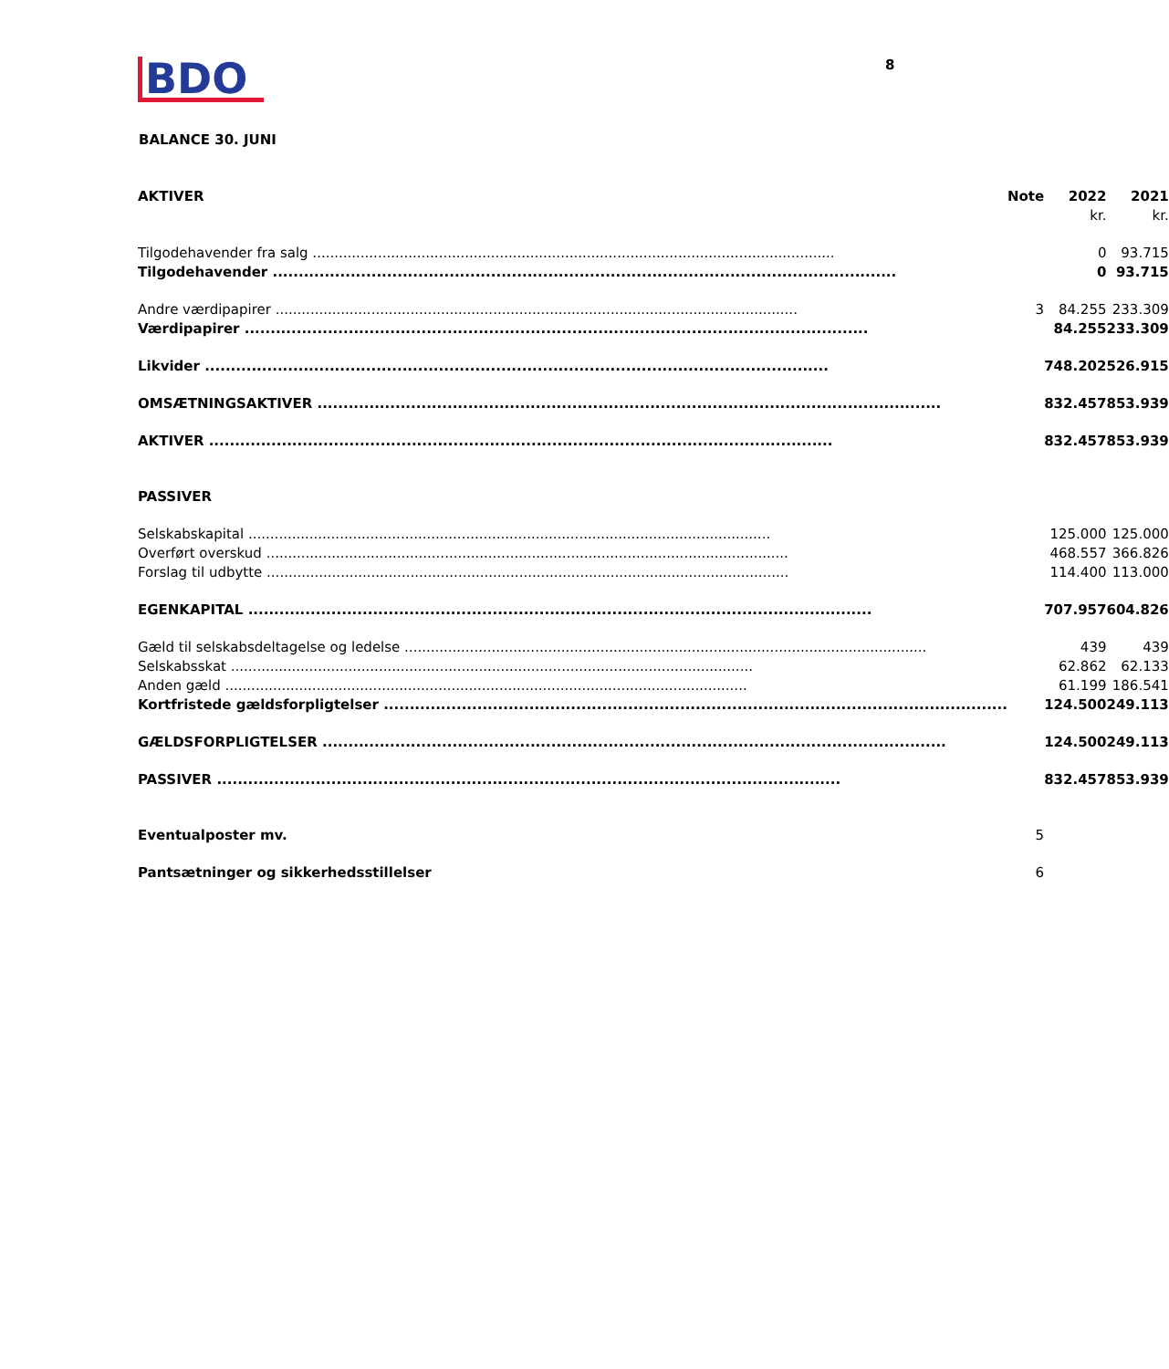BDO
8
BALANCE 30. JUNI
| AKTIVER | Note | 2022 | 2021 |
| --- | --- | --- | --- |
| | | kr. | kr. |
| Tilgodehavender fra salg | | 0 | 93.715 |
| Tilgodehavender | | 0 | 93.715 |
| Andre værdipapirer | 3 | 84.255 | 233.309 |
| Værdipapirer | | 84.255 | 233.309 |
| Likvider | | 748.202 | 526.915 |
| OMSÆTNINGSAKTIVER | | 832.457 | 853.939 |
| AKTIVER | | 832.457 | 853.939 |
| PASSIVER | | | |
| Selskabskapital | | 125.000 | 125.000 |
| Overført overskud | | 468.557 | 366.826 |
| Forslag til udbytte | | 114.400 | 113.000 |
| EGENKAPITAL | | 707.957 | 604.826 |
| Gæld til selskabsdeltagelse og ledelse | | 439 | 439 |
| Selskabsskat | | 62.862 | 62.133 |
| Anden gæld | | 61.199 | 186.541 |
| Kortfristede gældsforpligtelser | | 124.500 | 249.113 |
| GÆLDSFORPLIGTELSER | | 124.500 | 249.113 |
| PASSIVER | | 832.457 | 853.939 |
| Eventualposter mv. | 5 | | |
| Pantsætninger og sikkerhedsstillelser | 6 | | |